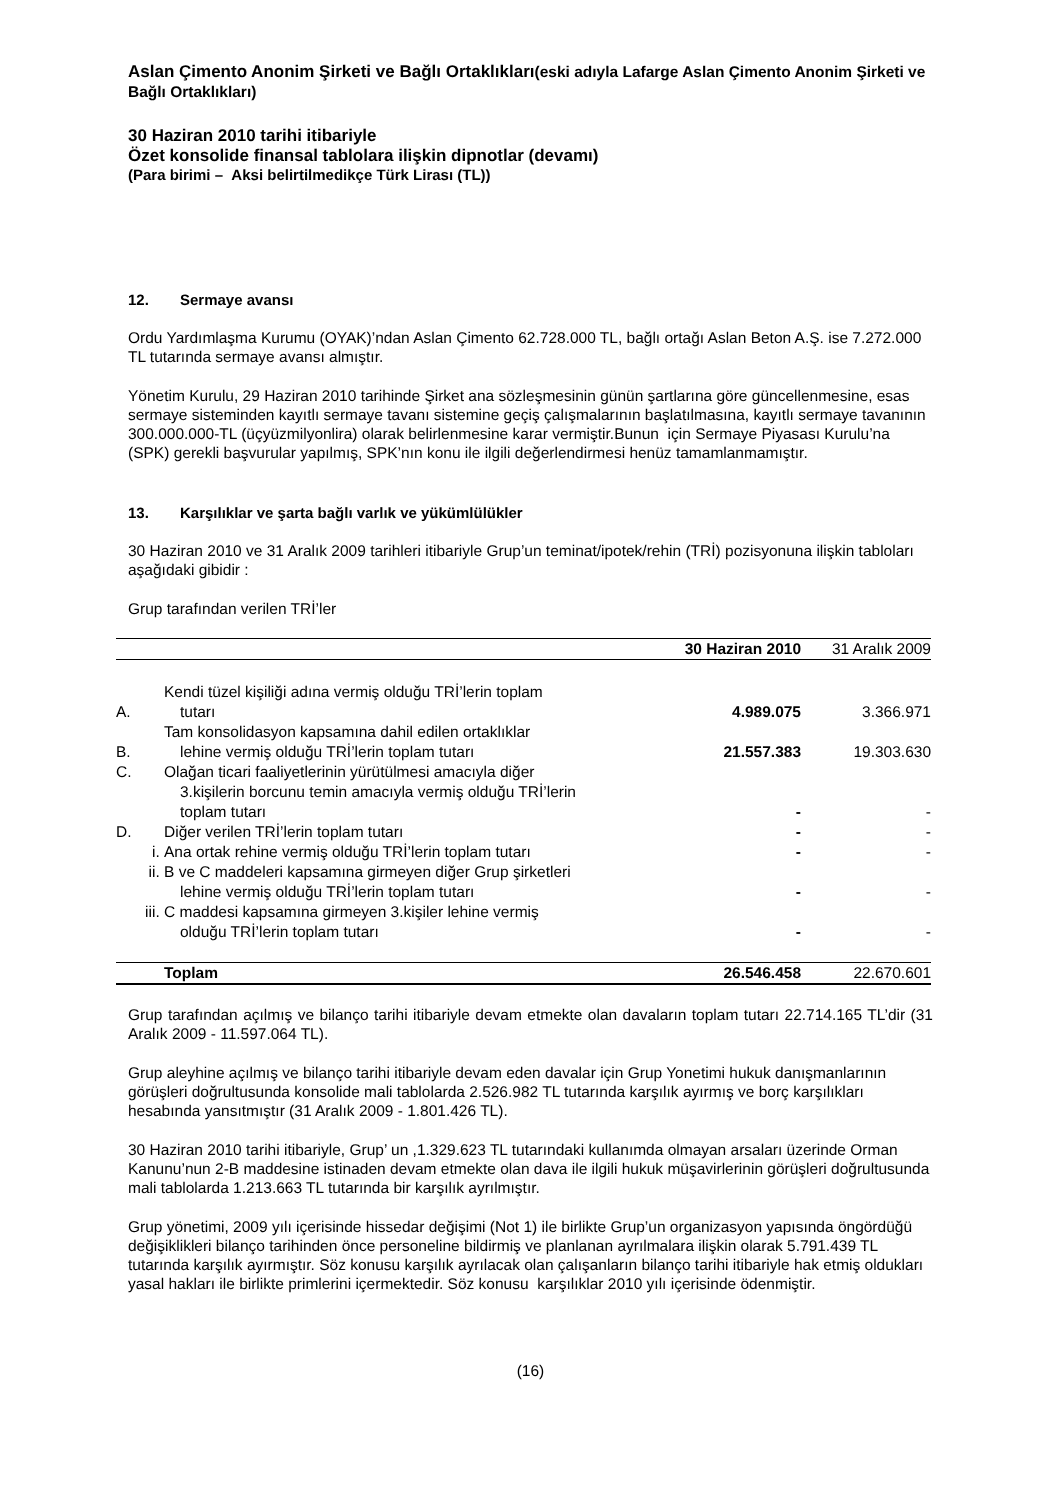Aslan Çimento Anonim Şirketi ve Bağlı Ortaklıkları(eski adıyla Lafarge Aslan Çimento Anonim Şirketi ve Bağlı Ortaklıkları)
30 Haziran 2010 tarihi itibariyle
Özet konsolide finansal tablolara ilişkin dipnotlar (devamı)
(Para birimi – Aksi belirtilmedikçe Türk Lirası (TL))
12. Sermaye avansı
Ordu Yardımlaşma Kurumu (OYAK)’ndan Aslan Çimento 62.728.000 TL, bağlı ortağı Aslan Beton A.Ş. ise 7.272.000 TL tutarında sermaye avansı almıştır.
Yönetim Kurulu, 29 Haziran 2010 tarihinde Şirket ana sözleşmesinin günün şartlarına göre güncellenmesine, esas sermaye sisteminden kayıtlı sermaye tavanı sistemine geçiş çalışmalarının başlatılmasına, kayıtlı sermaye tavanının 300.000.000-TL (üçyüzmilyonlira) olarak belirlenmesine karar vermiştir.Bunun için Sermaye Piyasası Kurulu’na (SPK) gerekli başvurular yapılmış, SPK’nın konu ile ilgili değerlendirmesi henüz tamamlanmamıştır.
13. Karşılıklar ve şarta bağlı varlık ve yükümlülükler
30 Haziran 2010 ve 31 Aralık 2009 tarihleri itibariyle Grup’un teminat/ipotek/rehin (TRİ) pozisyonuna ilişkin tabloları aşağıdaki gibidir :
Grup tarafından verilen TRİ’ler
| | | 30 Haziran 2010 | 31 Aralık 2009 |
| A. | Kendi tüzel kişiliği adına vermiş olduğu TRİ’lerin toplam tutarı | 4.989.075 | 3.366.971 |
| B. | Tam konsolidasyon kapsamına dahil edilen ortaklıklar lehine vermiş olduğu TRİ’lerin toplam tutarı | 21.557.383 | 19.303.630 |
| C. | Olağan ticari faaliyetlerinin yürütülmesi amacıyla diğer 3.kişilerin borcunu temin amacıyla vermiş olduğu TRİ’lerin toplam tutarı | - | - |
| D. | Diğer verilen TRİ’lerin toplam tutarı | - | - |
| i. | Ana ortak rehine vermiş olduğu TRİ’lerin toplam tutarı | - | - |
| ii. | B ve C maddeleri kapsamına girmeyen diğer Grup şirketleri lehine vermiş olduğu TRİ’lerin toplam tutarı | - | - |
| iii. | C maddesi kapsamına girmeyen 3.kişiler lehine vermiş olduğu TRİ’lerin toplam tutarı | - | - |
| | Toplam | 26.546.458 | 22.670.601 |
Grup tarafından açılmış ve bilanço tarihi itibariyle devam etmekte olan davaların toplam tutarı 22.714.165 TL’dir (31 Aralık 2009 - 11.597.064 TL).
Grup aleyhine açılmış ve bilanço tarihi itibariyle devam eden davalar için Grup Yonetimi hukuk danışmanlarının görüşleri doğrultusunda konsolide mali tablolarda 2.526.982 TL tutarında karşılık ayırmış ve borç karşılıkları hesabında yansıtmıştır (31 Aralık 2009 - 1.801.426 TL).
30 Haziran 2010 tarihi itibariyle, Grup’ un ,1.329.623 TL tutarındaki kullanımda olmayan arsaları üzerinde Orman Kanunu’nun 2-B maddesine istinaden devam etmekte olan dava ile ilgili hukuk müşavirlerinin görüşleri doğrultusunda mali tablolarda 1.213.663 TL tutarında bir karşılık ayrılmıştır.
Grup yönetimi, 2009 yılı içerisinde hissedar değişimi (Not 1) ile birlikte Grup’un organizasyon yapısında öngördüğü değişiklikleri bilanço tarihinden önce personeline bildirmiş ve planlanan ayrılmalara ilişkin olarak 5.791.439 TL tutarında karşılık ayırmıştır. Söz konusu karşılık ayrılacak olan çalışanların bilanço tarihi itibariyle hak etmiş oldukları yasal hakları ile birlikte primlerini içermektedir. Söz konusu karşılıklar 2010 yılı içerisinde ödenmiştir.
(16)